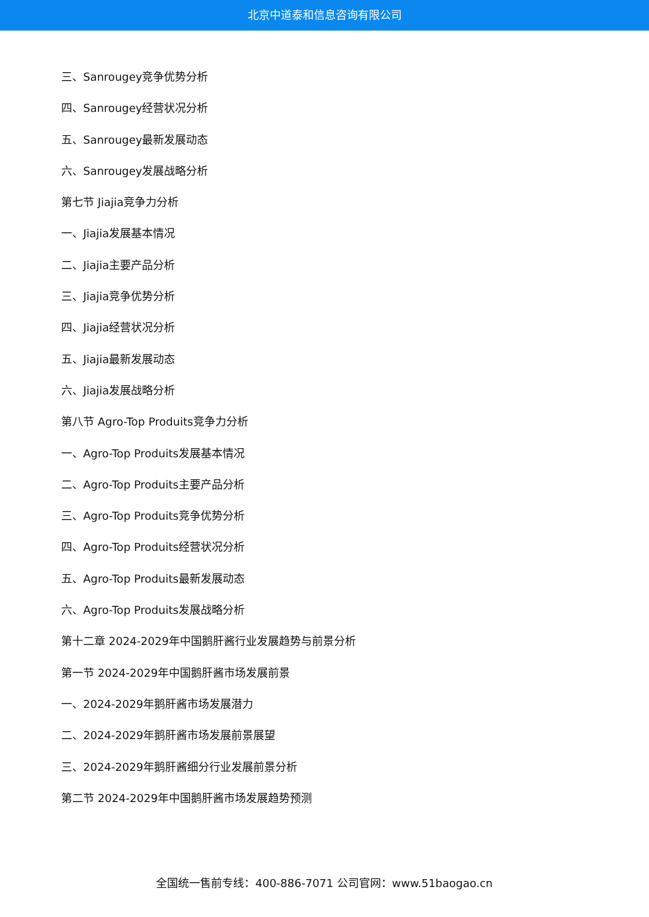北京中道泰和信息咨询有限公司
三、Sanrougey竞争优势分析
四、Sanrougey经营状况分析
五、Sanrougey最新发展动态
六、Sanrougey发展战略分析
第七节 Jiajia竞争力分析
一、Jiajia发展基本情况
二、Jiajia主要产品分析
三、Jiajia竞争优势分析
四、Jiajia经营状况分析
五、Jiajia最新发展动态
六、Jiajia发展战略分析
第八节 Agro-Top Produits竞争力分析
一、Agro-Top Produits发展基本情况
二、Agro-Top Produits主要产品分析
三、Agro-Top Produits竞争优势分析
四、Agro-Top Produits经营状况分析
五、Agro-Top Produits最新发展动态
六、Agro-Top Produits发展战略分析
第十二章 2024-2029年中国鹅肝酱行业发展趋势与前景分析
第一节 2024-2029年中国鹅肝酱市场发展前景
一、2024-2029年鹅肝酱市场发展潜力
二、2024-2029年鹅肝酱市场发展前景展望
三、2024-2029年鹅肝酱细分行业发展前景分析
第二节 2024-2029年中国鹅肝酱市场发展趋势预测
全国统一售前专线：400-886-7071 公司官网：www.51baogao.cn